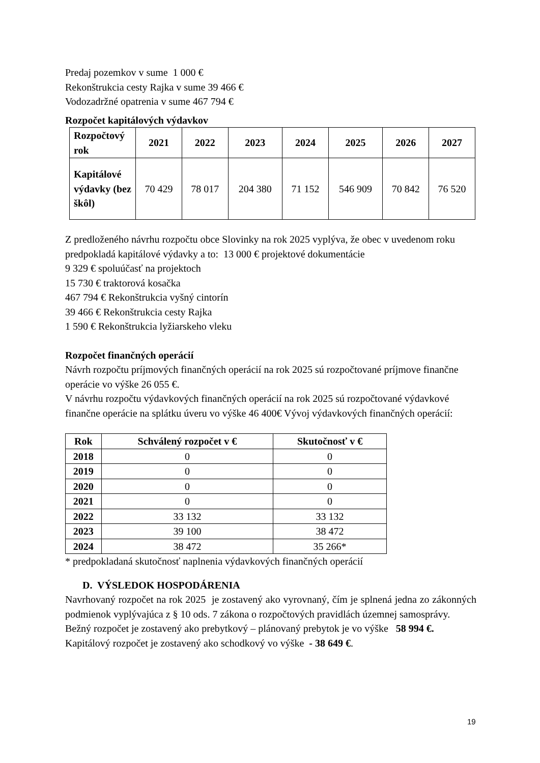Predaj pozemkov v sume 1 000 €
Rekonštrukcia cesty Rajka v sume 39 466 €
Vodozadržné opatrenia v sume 467 794 €
Rozpočet kapitálových výdavkov
| Rozpočtový rok | 2021 | 2022 | 2023 | 2024 | 2025 | 2026 | 2027 |
| --- | --- | --- | --- | --- | --- | --- | --- |
| Kapitálové výdavky (bez škôl) | 70 429 | 78 017 | 204 380 | 71 152 | 546 909 | 70 842 | 76 520 |
Z predloženého návrhu rozpočtu obce Slovinky na rok 2025 vyplýva, že obec v uvedenom roku predpokladá kapitálové výdavky a to: 13 000 € projektové dokumentácie
9 329 € spoluúčasť na projektoch
15 730 € traktorová kosačka
467 794 € Rekonštrukcia vyšný cintorín
39 466 € Rekonštrukcia cesty Rajka
1 590 € Rekonštrukcia lyžiarskeho vleku
Rozpočet finančných operácií
Návrh rozpočtu príjmových finančných operácií na rok 2025 sú rozpočtované príjmove finančne operácie vo výške 26 055 €.
V návrhu rozpočtu výdavkových finančných operácií na rok 2025 sú rozpočtované výdavkové finančne operácie na splátku úveru vo výške 46 400€ Vývoj výdavkových finančných operácií:
| Rok | Schválený rozpočet v € | Skutočnosť v € |
| --- | --- | --- |
| 2018 | 0 | 0 |
| 2019 | 0 | 0 |
| 2020 | 0 | 0 |
| 2021 | 0 | 0 |
| 2022 | 33 132 | 33 132 |
| 2023 | 39 100 | 38 472 |
| 2024 | 38 472 | 35 266* |
* predpokladaná skutočnosť naplnenia výdavkových finančných operácií
D. VÝSLEDOK HOSPODÁRENIA
Navrhovaný rozpočet na rok 2025 je zostavený ako vyrovnaný, čím je splnená jedna zo zákonných podmienok vyplývajúca z § 10 ods. 7 zákona o rozpočtových pravidlách územnej samosprávy.
Bežný rozpočet je zostavený ako prebytkový – plánovaný prebytok je vo výške 58 994 €.
Kapitálový rozpočet je zostavený ako schodkový vo výške - 38 649 €.
19